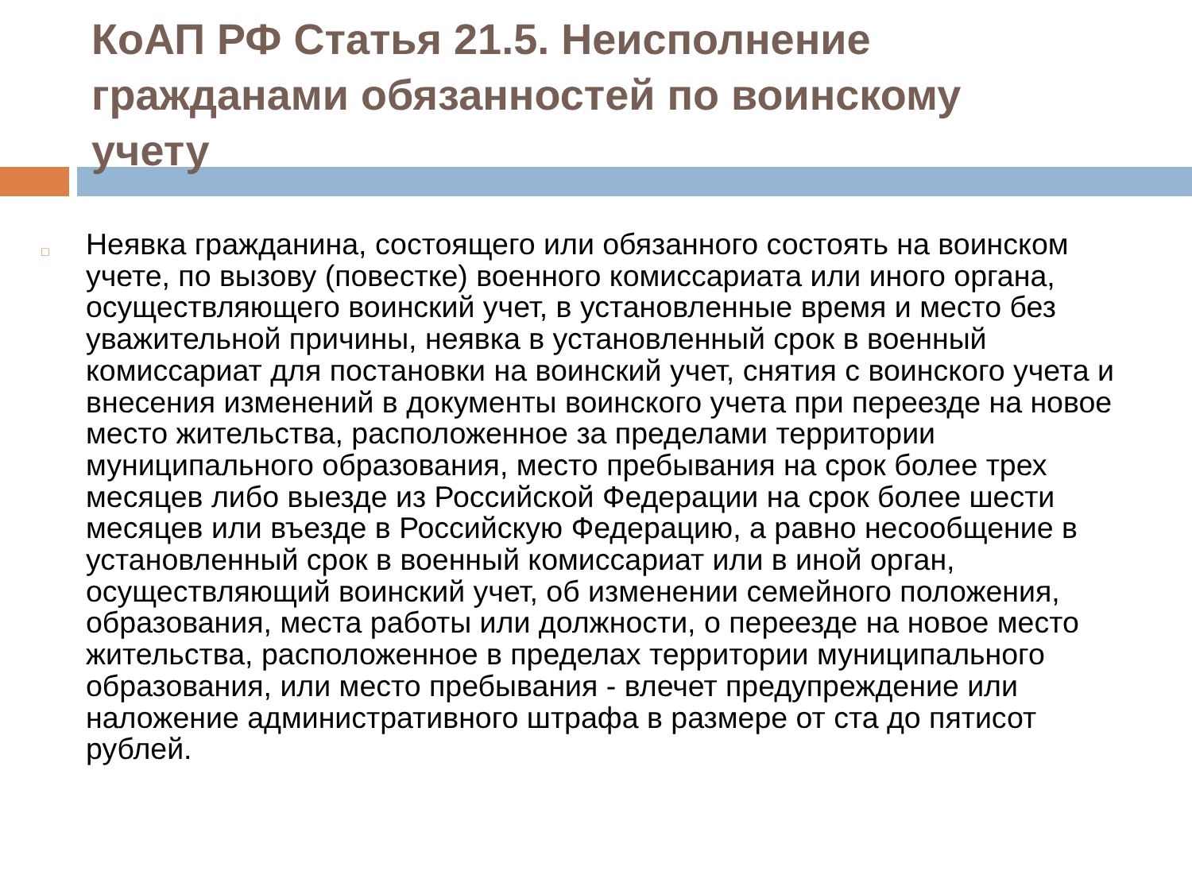КоАП РФ Статья 21.5. Неисполнение гражданами обязанностей по воинскому учету
□
Неявка гражданина, состоящего или обязанного состоять на воинском учете, по вызову (повестке) военного комиссариата или иного органа, осуществляющего воинский учет, в установленные время и место без уважительной причины, неявка в установленный срок в военный комиссариат для постановки на воинский учет, снятия с воинского учета и внесения изменений в документы воинского учета при переезде на новое место жительства, расположенное за пределами территории муниципального образования, место пребывания на срок более трех месяцев либо выезде из Российской Федерации на срок более шести месяцев или въезде в Российскую Федерацию, а равно несообщение в установленный срок в военный комиссариат или в иной орган, осуществляющий воинский учет, об изменении семейного положения, образования, места работы или должности, о переезде на новое место жительства, расположенное в пределах территории муниципального образования, или место пребывания - влечет предупреждение или наложение административного штрафа в размере от ста до пятисот рублей.